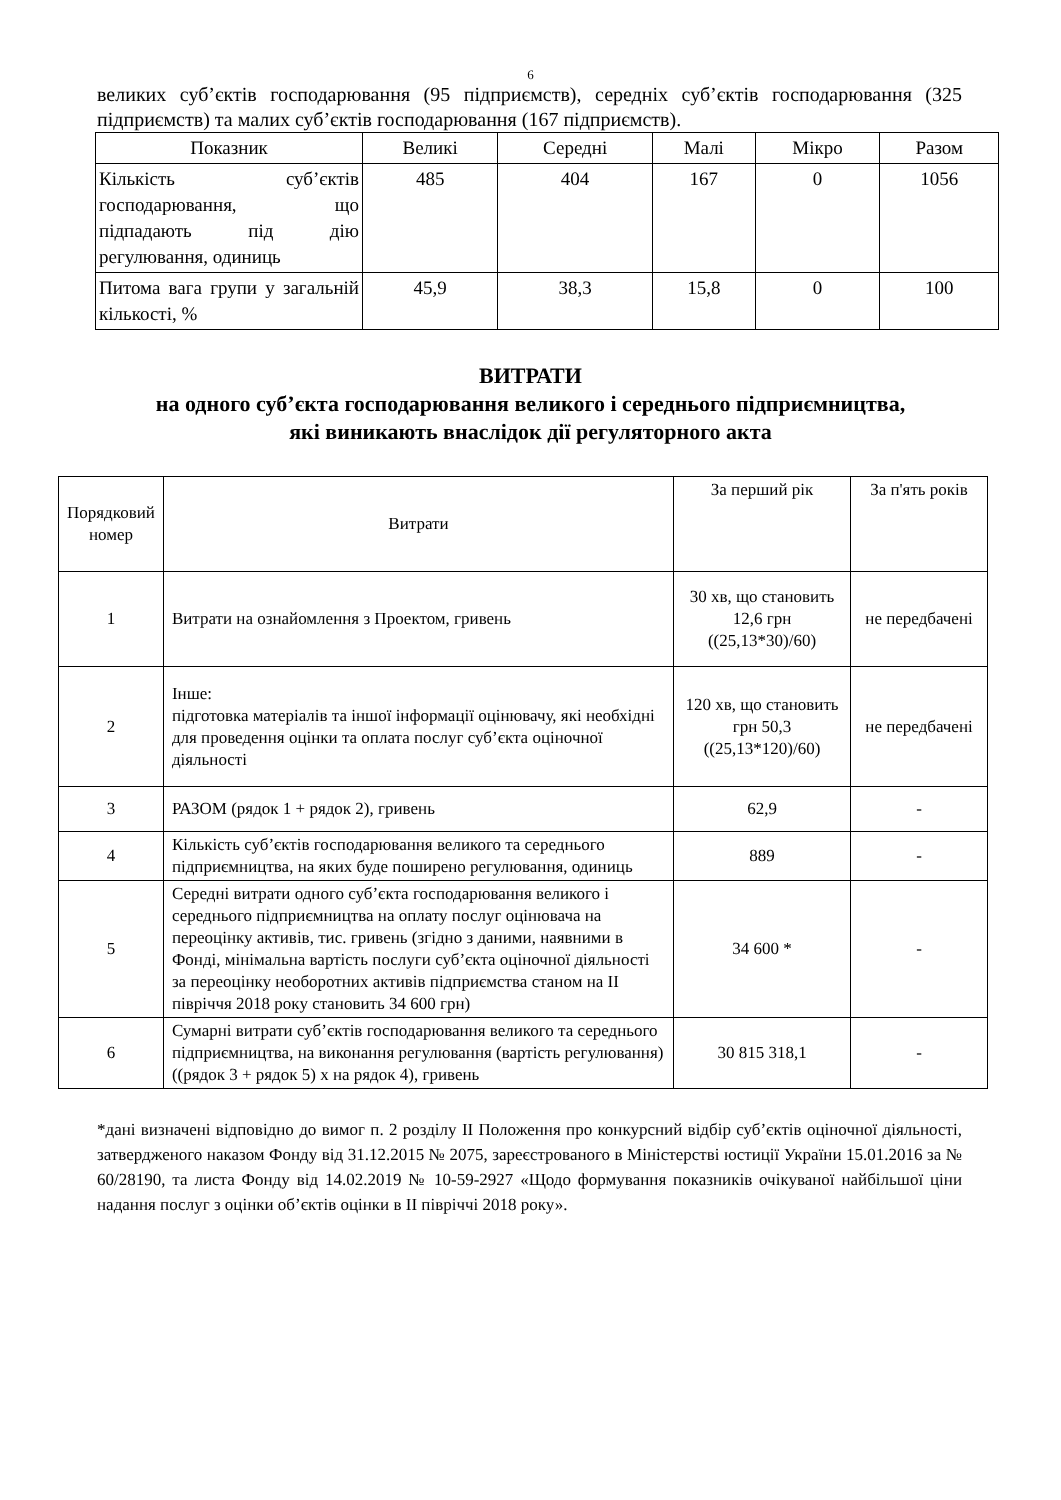6
великих суб’єктів господарювання (95 підприємств), середніх суб’єктів господарювання (325 підприємств) та малих суб’єктів господарювання (167 підприємств).
| Показник | Великі | Середні | Малі | Мікро | Разом |
| --- | --- | --- | --- | --- | --- |
| Кількість суб’єктів господарювання, що підпадають під дію регулювання, одиниць | 485 | 404 | 167 | 0 | 1056 |
| Питома вага групи у загальній кількості, % | 45,9 | 38,3 | 15,8 | 0 | 100 |
ВИТРАТИ
на одного суб’єкта господарювання великого і середнього підприємництва,
які виникають внаслідок дії регуляторного акта
| Порядковий номер | Витрати | За перший рік | За п'ять років |
| --- | --- | --- | --- |
| 1 | Витрати на ознайомлення з Проектом, гривень | 30 хв, що становить 12,6 грн ((25,13*30)/60) | не передбачені |
| 2 | Інше: підготовка матеріалів та іншої інформації оцінювачу, які необхідні для проведення оцінки та оплата послуг суб’єкта оціночної діяльності | 120 хв, що становить грн 50,3 ((25,13*120)/60) | не передбачені |
| 3 | РАЗОМ (рядок 1 + рядок 2), гривень | 62,9 | - |
| 4 | Кількість суб’єктів господарювання великого та середнього підприємництва, на яких буде поширено регулювання, одиниць | 889 | - |
| 5 | Середні витрати одного суб’єкта господарювання великого і середнього підприємництва на оплату послуг оцінювача на переоцінку активів, тис. гривень (згідно з даними, наявними в Фонді, мінімальна вартість послуги суб’єкта оціночної діяльності за переоцінку необоротних активів підприємства станом на II півріччя 2018 року становить 34 600 грн) | 34 600 * | - |
| 6 | Сумарні витрати суб’єктів господарювання великого та середнього підприємництва, на виконання регулювання (вартість регулювання) ((рядок 3 + рядок 5) х на рядок 4), гривень | 30 815 318,1 | - |
*дані визначені відповідно до вимог п. 2 розділу II Положення про конкурсний відбір суб’єктів оціночної діяльності, затвердженого наказом Фонду від 31.12.2015 № 2075, зареєстрованого в Міністерстві юстиції України 15.01.2016 за № 60/28190, та листа Фонду від 14.02.2019 № 10-59-2927 «Щодо формування показників очікуваної найбільшої ціни надання послуг з оцінки об’єктів оцінки в II півріччі 2018 року».